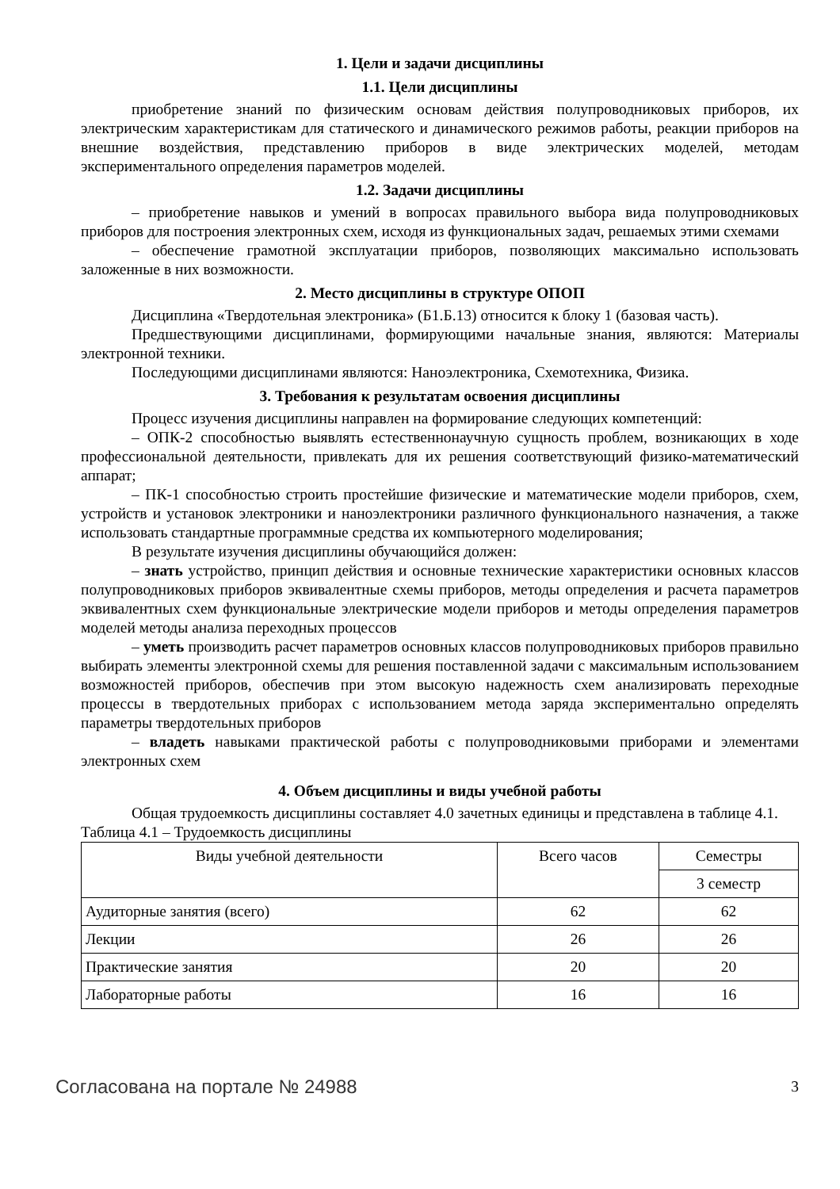1. Цели и задачи дисциплины
1.1. Цели дисциплины
приобретение знаний по физическим основам действия полупроводниковых приборов, их электрическим характеристикам для статического и динамического режимов работы, реакции приборов на внешние воздействия, представлению приборов в виде электрических моделей, методам экспериментального определения параметров моделей.
1.2. Задачи дисциплины
– приобретение навыков и умений в вопросах правильного выбора вида полупроводниковых приборов для построения электронных схем, исходя из функциональных задач, решаемых этими схемами
– обеспечение грамотной эксплуатации приборов, позволяющих максимально использовать заложенные в них возможности.
2. Место дисциплины в структуре ОПОП
Дисциплина «Твердотельная электроника» (Б1.Б.13) относится к блоку 1 (базовая часть).
Предшествующими дисциплинами, формирующими начальные знания, являются: Материалы электронной техники.
Последующими дисциплинами являются: Наноэлектроника, Схемотехника, Физика.
3. Требования к результатам освоения дисциплины
Процесс изучения дисциплины направлен на формирование следующих компетенций:
– ОПК-2 способностью выявлять естественнонаучную сущность проблем, возникающих в ходе профессиональной деятельности, привлекать для их решения соответствующий физико-математический аппарат;
– ПК-1 способностью строить простейшие физические и математические модели приборов, схем, устройств и установок электроники и наноэлектроники различного функционального назначения, а также использовать стандартные программные средства их компьютерного моделирования;
В результате изучения дисциплины обучающийся должен:
– знать устройство, принцип действия и основные технические характеристики основных классов полупроводниковых приборов эквивалентные схемы приборов, методы определения и расчета параметров эквивалентных схем функциональные электрические модели приборов и методы определения параметров моделей методы анализа переходных процессов
– уметь производить расчет параметров основных классов полупроводниковых приборов правильно выбирать элементы электронной схемы для решения поставленной задачи с максимальным использованием возможностей приборов, обеспечив при этом высокую надежность схем анализировать переходные процессы в твердотельных приборах с использованием метода заряда экспериментально определять параметры твердотельных приборов
– владеть навыками практической работы с полупроводниковыми приборами и элементами электронных схем
4. Объем дисциплины и виды учебной работы
Общая трудоемкость дисциплины составляет 4.0 зачетных единицы и представлена в таблице 4.1.
Таблица 4.1 – Трудоемкость дисциплины
| Виды учебной деятельности | Всего часов | Семестры |
| --- | --- | --- |
| | | 3 семестр |
| Аудиторные занятия (всего) | 62 | 62 |
| Лекции | 26 | 26 |
| Практические занятия | 20 | 20 |
| Лабораторные работы | 16 | 16 |
Согласована на портале № 24988 3